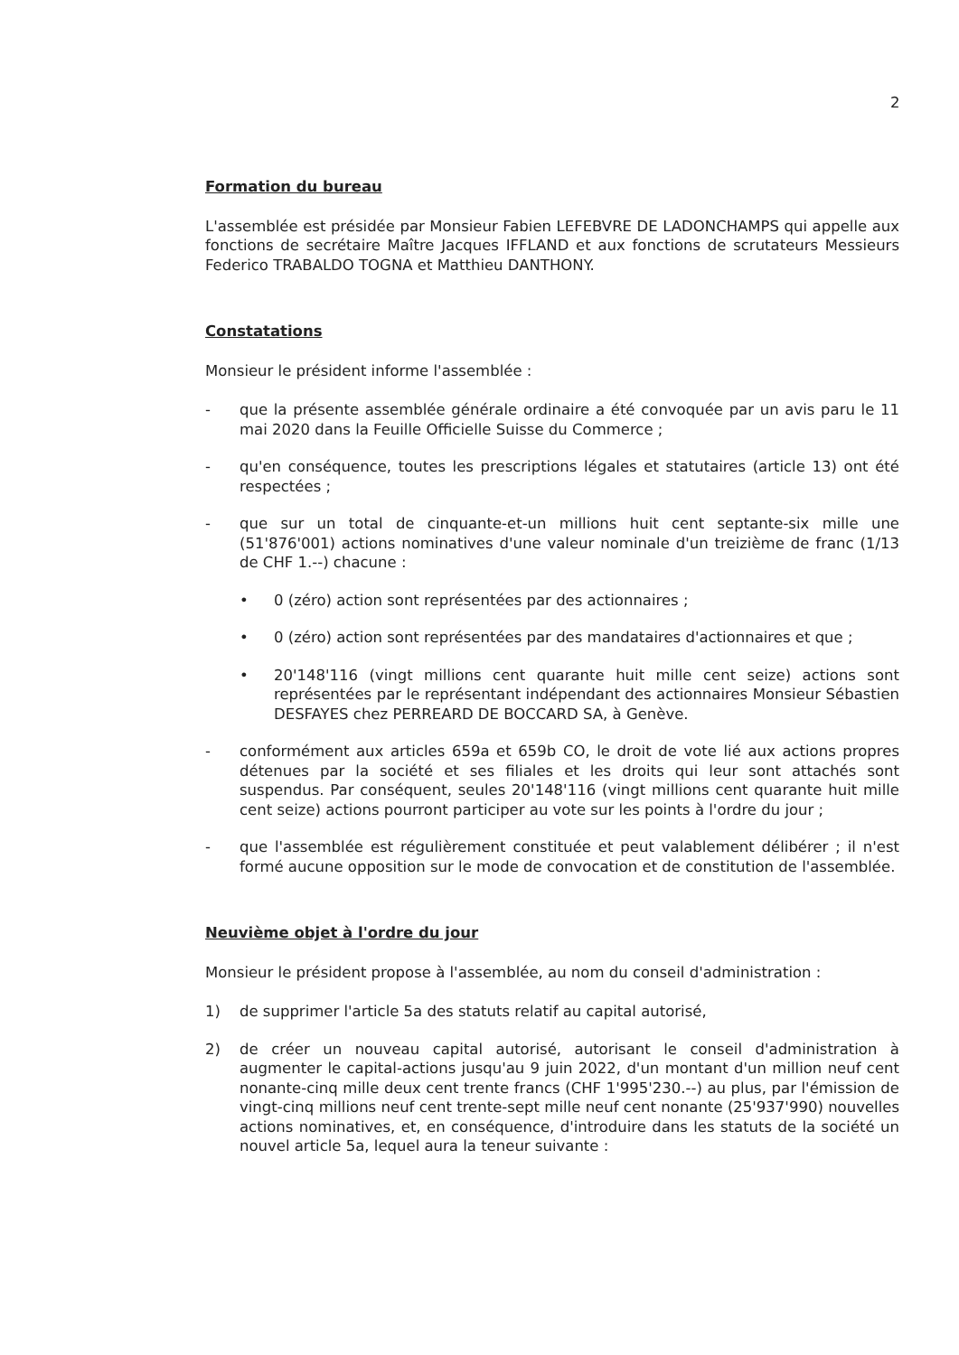2
Formation du bureau
L'assemblée est présidée par Monsieur Fabien LEFEBVRE DE LADONCHAMPS qui appelle aux fonctions de secrétaire Maître Jacques IFFLAND et aux fonctions de scrutateurs Messieurs Federico TRABALDO TOGNA et Matthieu DANTHONY.
Constatations
Monsieur le président informe l'assemblée :
- que la présente assemblée générale ordinaire a été convoquée par un avis paru le 11 mai 2020 dans la Feuille Officielle Suisse du Commerce ;
- qu'en conséquence, toutes les prescriptions légales et statutaires (article 13) ont été respectées ;
- que sur un total de cinquante-et-un millions huit cent septante-six mille une (51'876'001) actions nominatives d'une valeur nominale d'un treizième de franc (1/13 de CHF 1.--) chacune :
• 0 (zéro) action sont représentées par des actionnaires ;
• 0 (zéro) action sont représentées par des mandataires d'actionnaires et que ;
• 20'148'116 (vingt millions cent quarante huit mille cent seize) actions sont représentées par le représentant indépendant des actionnaires Monsieur Sébastien DESFAYES chez PERREARD DE BOCCARD SA, à Genève.
- conformément aux articles 659a et 659b CO, le droit de vote lié aux actions propres détenues par la société et ses filiales et les droits qui leur sont attachés sont suspendus. Par conséquent, seules 20'148'116 (vingt millions cent quarante huit mille cent seize) actions pourront participer au vote sur les points à l'ordre du jour ;
- que l'assemblée est régulièrement constituée et peut valablement délibérer ; il n'est formé aucune opposition sur le mode de convocation et de constitution de l'assemblée.
Neuvième objet à l'ordre du jour
Monsieur le président propose à l'assemblée, au nom du conseil d'administration :
1) de supprimer l'article 5a des statuts relatif au capital autorisé,
2) de créer un nouveau capital autorisé, autorisant le conseil d'administration à augmenter le capital-actions jusqu'au 9 juin 2022, d'un montant d'un million neuf cent nonante-cinq mille deux cent trente francs (CHF 1'995'230.--) au plus, par l'émission de vingt-cinq millions neuf cent trente-sept mille neuf cent nonante (25'937'990) nouvelles actions nominatives, et, en conséquence, d'introduire dans les statuts de la société un nouvel article 5a, lequel aura la teneur suivante :